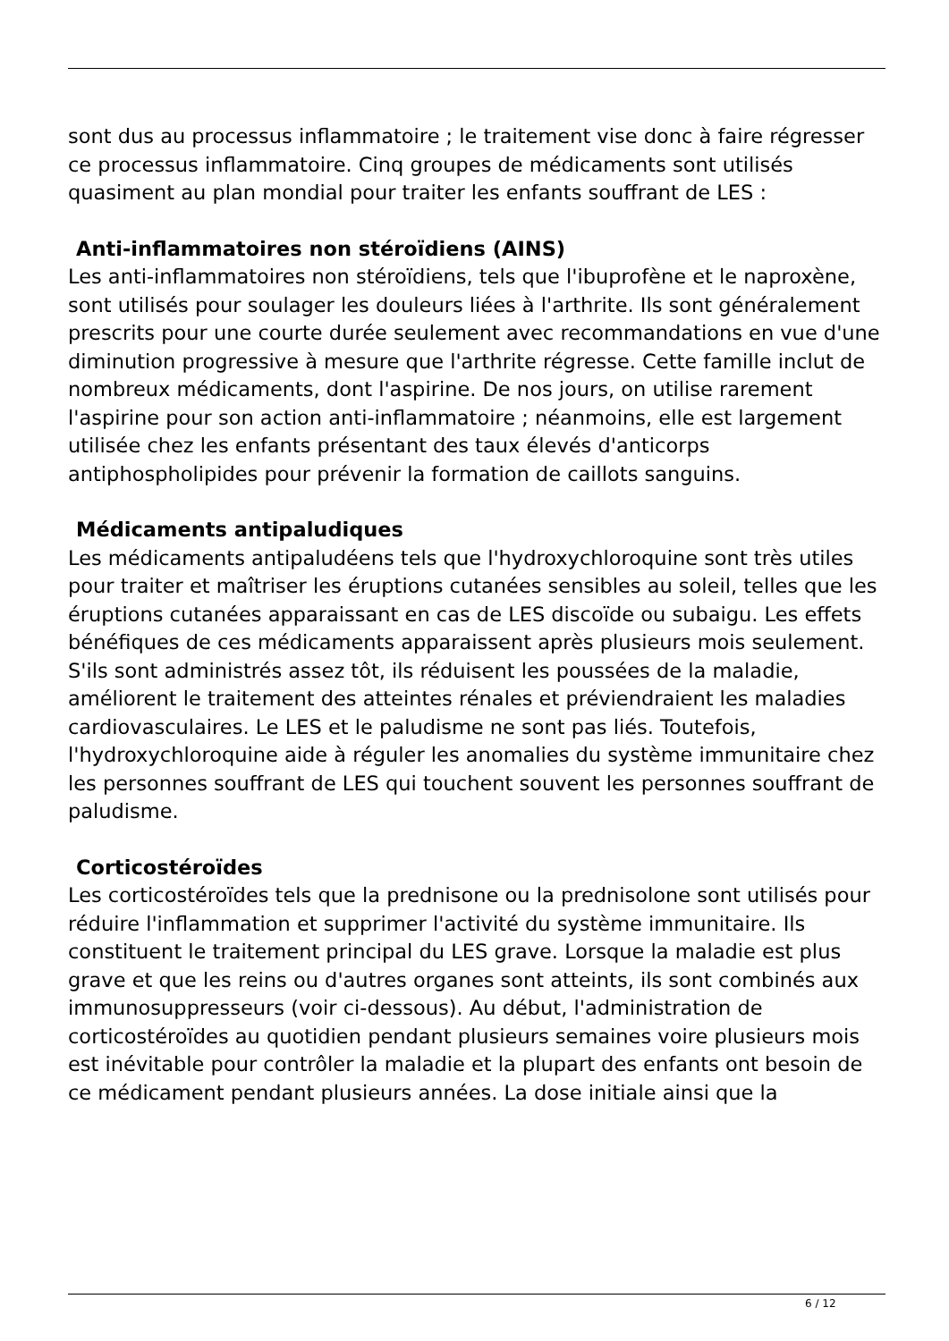sont dus au processus inflammatoire ; le traitement vise donc à faire régresser ce processus inflammatoire. Cinq groupes de médicaments sont utilisés quasiment au plan mondial pour traiter les enfants souffrant de LES :
Anti-inflammatoires non stéroïdiens (AINS)
Les anti-inflammatoires non stéroïdiens, tels que l'ibuprofène et le naproxène, sont utilisés pour soulager les douleurs liées à l'arthrite. Ils sont généralement prescrits pour une courte durée seulement avec recommandations en vue d'une diminution progressive à mesure que l'arthrite régresse. Cette famille inclut de nombreux médicaments, dont l'aspirine. De nos jours, on utilise rarement l'aspirine pour son action anti-inflammatoire ; néanmoins, elle est largement utilisée chez les enfants présentant des taux élevés d'anticorps antiphospholipides pour prévenir la formation de caillots sanguins.
Médicaments antipaludiques
Les médicaments antipaludéens tels que l'hydroxychloroquine sont très utiles pour traiter et maîtriser les éruptions cutanées sensibles au soleil, telles que les éruptions cutanées apparaissant en cas de LES discoïde ou subaigu. Les effets bénéfiques de ces médicaments apparaissent après plusieurs mois seulement. S'ils sont administrés assez tôt, ils réduisent les poussées de la maladie, améliorent le traitement des atteintes rénales et préviendraient les maladies cardiovasculaires. Le LES et le paludisme ne sont pas liés. Toutefois, l'hydroxychloroquine aide à réguler les anomalies du système immunitaire chez les personnes souffrant de LES qui touchent souvent les personnes souffrant de paludisme.
Corticostéroïdes
Les corticostéroïdes tels que la prednisone ou la prednisolone sont utilisés pour réduire l'inflammation et supprimer l'activité du système immunitaire. Ils constituent le traitement principal du LES grave. Lorsque la maladie est plus grave et que les reins ou d'autres organes sont atteints, ils sont combinés aux immunosuppresseurs (voir ci-dessous). Au début, l'administration de corticostéroïdes au quotidien pendant plusieurs semaines voire plusieurs mois est inévitable pour contrôler la maladie et la plupart des enfants ont besoin de ce médicament pendant plusieurs années. La dose initiale ainsi que la
6 / 12